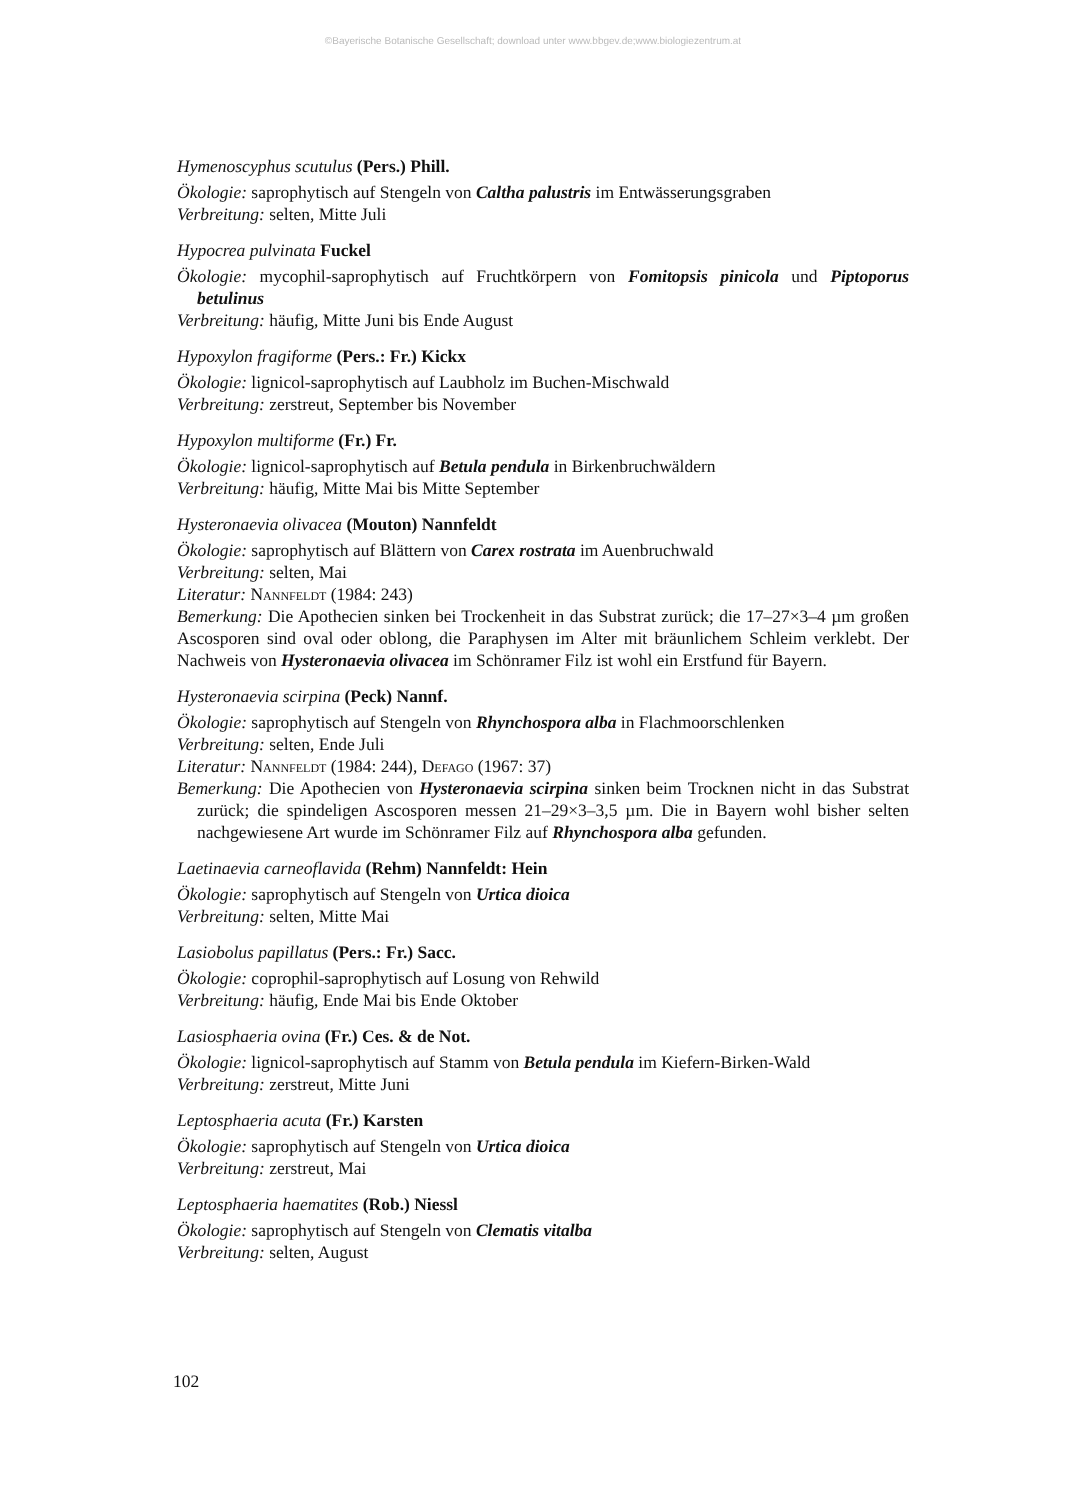©Bayerische Botanische Gesellschaft; download unter www.bbgev.de;www.biologiezentrum.at
Hymenoscyphus scutulus (Pers.) Phill.
Ökologie: saprophytisch auf Stengeln von Caltha palustris im Entwässerungsgraben
Verbreitung: selten, Mitte Juli
Hypocrea pulvinata Fuckel
Ökologie: mycophil-saprophytisch auf Fruchtkörpern von Fomitopsis pinicola und Piptoporus betulinus
Verbreitung: häufig, Mitte Juni bis Ende August
Hypoxylon fragiforme (Pers.: Fr.) Kickx
Ökologie: lignicol-saprophytisch auf Laubholz im Buchen-Mischwald
Verbreitung: zerstreut, September bis November
Hypoxylon multiforme (Fr.) Fr.
Ökologie: lignicol-saprophytisch auf Betula pendula in Birkenbruchwäldern
Verbreitung: häufig, Mitte Mai bis Mitte September
Hysteronaevia olivacea (Mouton) Nannfeldt
Ökologie: saprophytisch auf Blättern von Carex rostrata im Auenbruchwald
Verbreitung: selten, Mai
Literatur: Nannfeldt (1984: 243)
Bemerkung: Die Apothecien sinken bei Trockenheit in das Substrat zurück; die 17–27×3–4 µm großen Ascosporen sind oval oder oblong, die Paraphysen im Alter mit bräunlichem Schleim verklebt. Der Nachweis von Hysteronaevia olivacea im Schönramer Filz ist wohl ein Erstfund für Bayern.
Hysteronaevia scirpina (Peck) Nannf.
Ökologie: saprophytisch auf Stengeln von Rhynchospora alba in Flachmoorschlenken
Verbreitung: selten, Ende Juli
Literatur: Nannfeldt (1984: 244), Defago (1967: 37)
Bemerkung: Die Apothecien von Hysteronaevia scirpina sinken beim Trocknen nicht in das Substrat zurück; die spindeligen Ascosporen messen 21–29×3–3,5 µm. Die in Bayern wohl bisher selten nachgewiesene Art wurde im Schönramer Filz auf Rhynchospora alba gefunden.
Laetinaevia carneoflavida (Rehm) Nannfeldt: Hein
Ökologie: saprophytisch auf Stengeln von Urtica dioica
Verbreitung: selten, Mitte Mai
Lasiobolus papillatus (Pers.: Fr.) Sacc.
Ökologie: coprophil-saprophytisch auf Losung von Rehwild
Verbreitung: häufig, Ende Mai bis Ende Oktober
Lasiosphaeria ovina (Fr.) Ces. & de Not.
Ökologie: lignicol-saprophytisch auf Stamm von Betula pendula im Kiefern-Birken-Wald
Verbreitung: zerstreut, Mitte Juni
Leptosphaeria acuta (Fr.) Karsten
Ökologie: saprophytisch auf Stengeln von Urtica dioica
Verbreitung: zerstreut, Mai
Leptosphaeria haematites (Rob.) Niessl
Ökologie: saprophytisch auf Stengeln von Clematis vitalba
Verbreitung: selten, August
102